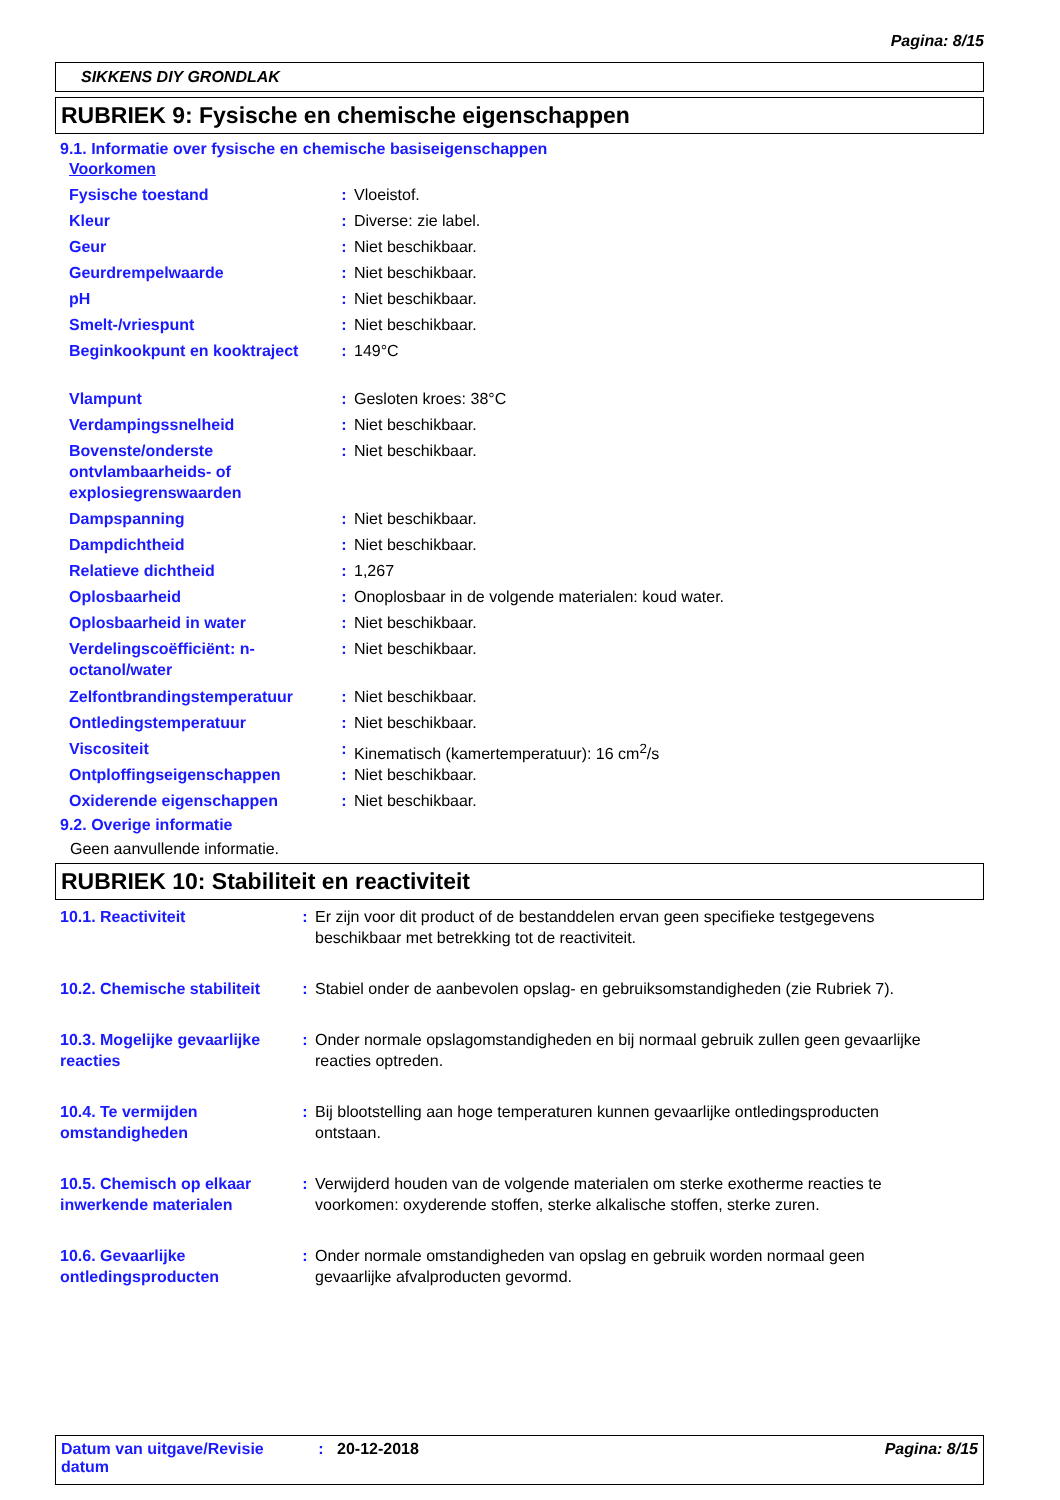Pagina: 8/15
SIKKENS DIY GRONDLAK
RUBRIEK 9: Fysische en chemische eigenschappen
9.1. Informatie over fysische en chemische basiseigenschappen
| Voorkomen | | |
| Fysische toestand | : | Vloeistof. |
| Kleur | : | Diverse: zie label. |
| Geur | : | Niet beschikbaar. |
| Geurdrempelwaarde | : | Niet beschikbaar. |
| pH | : | Niet beschikbaar. |
| Smelt-/vriespunt | : | Niet beschikbaar. |
| Beginkookpunt en kooktraject | : | 149°C |
| Vlampunt | : | Gesloten kroes: 38°C |
| Verdampingssnelheid | : | Niet beschikbaar. |
| Bovenste/onderste ontvlambaarheids- of explosiegrenswaarden | : | Niet beschikbaar. |
| Dampspanning | : | Niet beschikbaar. |
| Dampdichtheid | : | Niet beschikbaar. |
| Relatieve dichtheid | : | 1,267 |
| Oplosbaarheid | : | Onoplosbaar in de volgende materialen: koud water. |
| Oplosbaarheid in water | : | Niet beschikbaar. |
| Verdelingscoëfficiënt: n- octanol/water | : | Niet beschikbaar. |
| Zelfontbrandingstemperatuur | : | Niet beschikbaar. |
| Ontledingstemperatuur | : | Niet beschikbaar. |
| Viscositeit | : | Kinematisch (kamertemperatuur): 16 cm<sup>2</sup>/s |
| Ontploffingseigenschappen | : | Niet beschikbaar. |
| Oxiderende eigenschappen | : | Niet beschikbaar. |
9.2. Overige informatie
Geen aanvullende informatie.
RUBRIEK 10: Stabiliteit en reactiviteit
| 10.1. Reactiviteit | : | Er zijn voor dit product of de bestanddelen ervan geen specifieke testgegevens beschikbaar met betrekking tot de reactiviteit. |
| 10.2. Chemische stabiliteit | : | Stabiel onder de aanbevolen opslag- en gebruiksomstandigheden (zie Rubriek 7). |
| 10.3. Mogelijke gevaarlijke reacties | : | Onder normale opslagomstandigheden en bij normaal gebruik zullen geen gevaarlijke reacties optreden. |
| 10.4. Te vermijden omstandigheden | : | Bij blootstelling aan hoge temperaturen kunnen gevaarlijke ontledingsproducten ontstaan. |
| 10.5. Chemisch op elkaar inwerkende materialen | : | Verwijderd houden van de volgende materialen om sterke exotherme reacties te voorkomen: oxyderende stoffen, sterke alkalische stoffen, sterke zuren. |
| 10.6. Gevaarlijke ontledingsproducten | : | Onder normale omstandigheden van opslag en gebruik worden normaal geen gevaarlijke afvalproducten gevormd. |
Datum van uitgave/Revisie datum
: 20-12-2018 Pagina: 8/15